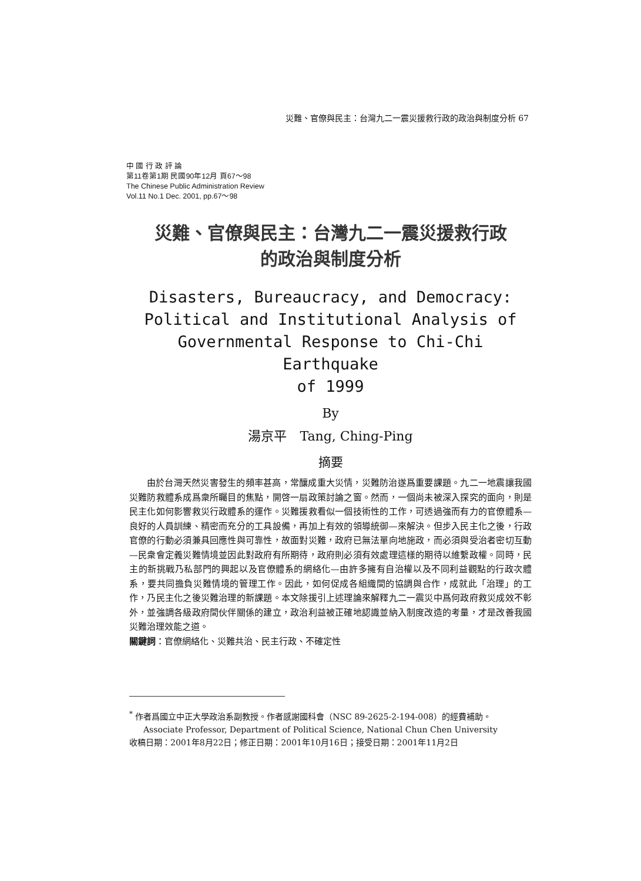災難、官僚與民主：台灣九二一震災援救行政的政治與制度分析 67
中 國 行 政 評 論
第11卷第1期 民國90年12月 頁67～98
The Chinese Public Administration Review
Vol.11 No.1 Dec. 2001, pp.67～98
災難、官僚與民主：台灣九二一震災援救行政
的政治與制度分析
Disasters, Bureaucracy, and Democracy:
Political and Institutional Analysis of
Governmental Response to Chi-Chi Earthquake
of 1999
By
湯京平　Tang, Ching-Ping
摘要
由於台灣天然災害發生的頻率甚高，常釀成重大災情，災難防治遂爲重要課題。九二一地震讓我國災難防救體系成爲衆所矚目的焦點，開啓一扇政策討論之窗。然而，一個尚未被深入探究的面向，則是民主化如何影響救災行政體系的運作。災難援救看似一個技術性的工作，可透過強而有力的官僚體系—良好的人員訓練、精密而充分的工具設備，再加上有效的領導統御—來解決。但步入民主化之後，行政官僚的行動必須兼具回應性與可靠性，故面對災難，政府已無法單向地施政，而必須與受治者密切互動—民衆會定義災難情境並因此對政府有所期待，政府則必須有效處理這樣的期待以維繫政權。同時，民主的新挑戰乃私部門的興起以及官僚體系的網絡化—由許多擁有自治權以及不同利益觀點的行政次體系，要共同擔負災難情境的管理工作。因此，如何促成各組織間的協調與合作，成就此「治理」的工作，乃民主化之後災難治理的新課題。本文除援引上述理論來解釋九二一震災中爲何政府救災成效不彰外，並強調各級政府間伙伴關係的建立，政治利益被正確地認識並納入制度改造的考量，才是改善我國災難治理效能之道。
關鍵詞：官僚網絡化、災難共治、民主行政、不確定性
<sup>*</sup> 作者爲國立中正大學政治系副教授。作者感謝國科會（NSC 89-2625-2-194-008）的經費補助。
Associate Professor, Department of Political Science, National Chun Chen University
收稿日期：2001年8月22日；修正日期：2001年10月16日；接受日期：2001年11月2日